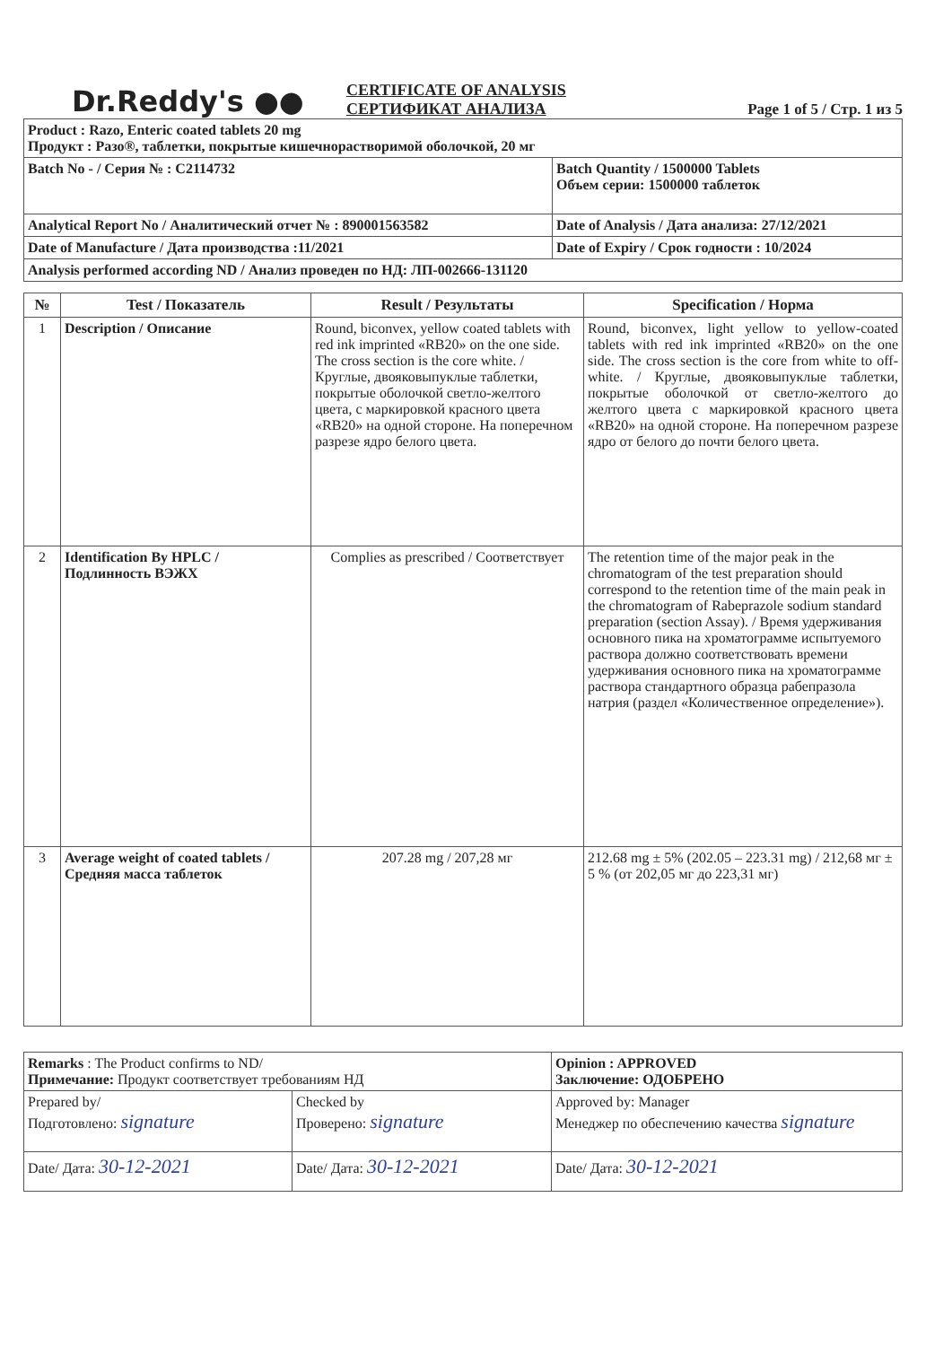Dr.Reddy's ●●
CERTIFICATE OF ANALYSIS
СЕРТИФИКАТ АНАЛИЗА
Page 1 of 5 / Стр. 1 из 5
| Product : Razo, Enteric coated tablets 20 mg Продукт : Разо®, таблетки, покрытые кишечнорастворимой оболочкой, 20 мг | |
| Batch No - / Серия № : C2114732 | Batch Quantity / 1500000 Tablets Объем серии: 1500000 таблеток |
| Analytical Report No / Аналитический отчет № : 890001563582 | Date of Analysis / Дата анализа: 27/12/2021 |
| Date of Manufacture / Дата производства :11/2021 | Date of Expiry / Срок годности : 10/2024 |
| Analysis performed according ND / Анализ проведен по НД: ЛП-002666-131120 | |
| № | Test / Показатель | Result / Результаты | Specification / Норма |
| --- | --- | --- | --- |
| 1 | Description / Описание | Round, biconvex, yellow coated tablets with red ink imprinted «RB20» on the one side. The cross section is the core white. / Круглые, двояковыпуклые таблетки, покрытые оболочкой светло-желтого цвета, с маркировкой красного цвета «RB20» на одной стороне. На поперечном разрезе ядро белого цвета. | Round, biconvex, light yellow to yellow-coated tablets with red ink imprinted «RB20» on the one side. The cross section is the core from white to off-white. / Круглые, двояковыпуклые таблетки, покрытые оболочкой от светло-желтого до желтого цвета с маркировкой красного цвета «RB20» на одной стороне. На поперечном разрезе ядро от белого до почти белого цвета. |
| 2 | Identification By HPLC / Подлинность ВЭЖХ | Complies as prescribed / Соответствует | The retention time of the major peak in the chromatogram of the test preparation should correspond to the retention time of the main peak in the chromatogram of Rabeprazole sodium standard preparation (section Assay). / Время удерживания основного пика на хроматограмме испытуемого раствора должно соответствовать времени удерживания основного пика на хроматограмме раствора стандартного образца рабепразола натрия (раздел «Количественное определение»). |
| 3 | Average weight of coated tablets / Средняя масса таблеток | 207.28 mg / 207,28 мг | 212.68 mg ± 5% (202.05 – 223.31 mg) / 212,68 мг ± 5 % (от 202,05 мг до 223,31 мг) |
| Remarks : The Product confirms to ND/ Примечание: Продукт соответствует требованиям НД | | Opinion : APPROVED Заключение: ОДОБРЕНО |
| Prepared by/ Подготовлено: signature | Checked by Проверено: signature | Approved by: Manager Менеджер по обеспечению качества signature |
| Date/ Дата: 30-12-2021 | Date/ Дата: 30-12-2021 | Date/ Дата: 30-12-2021 |